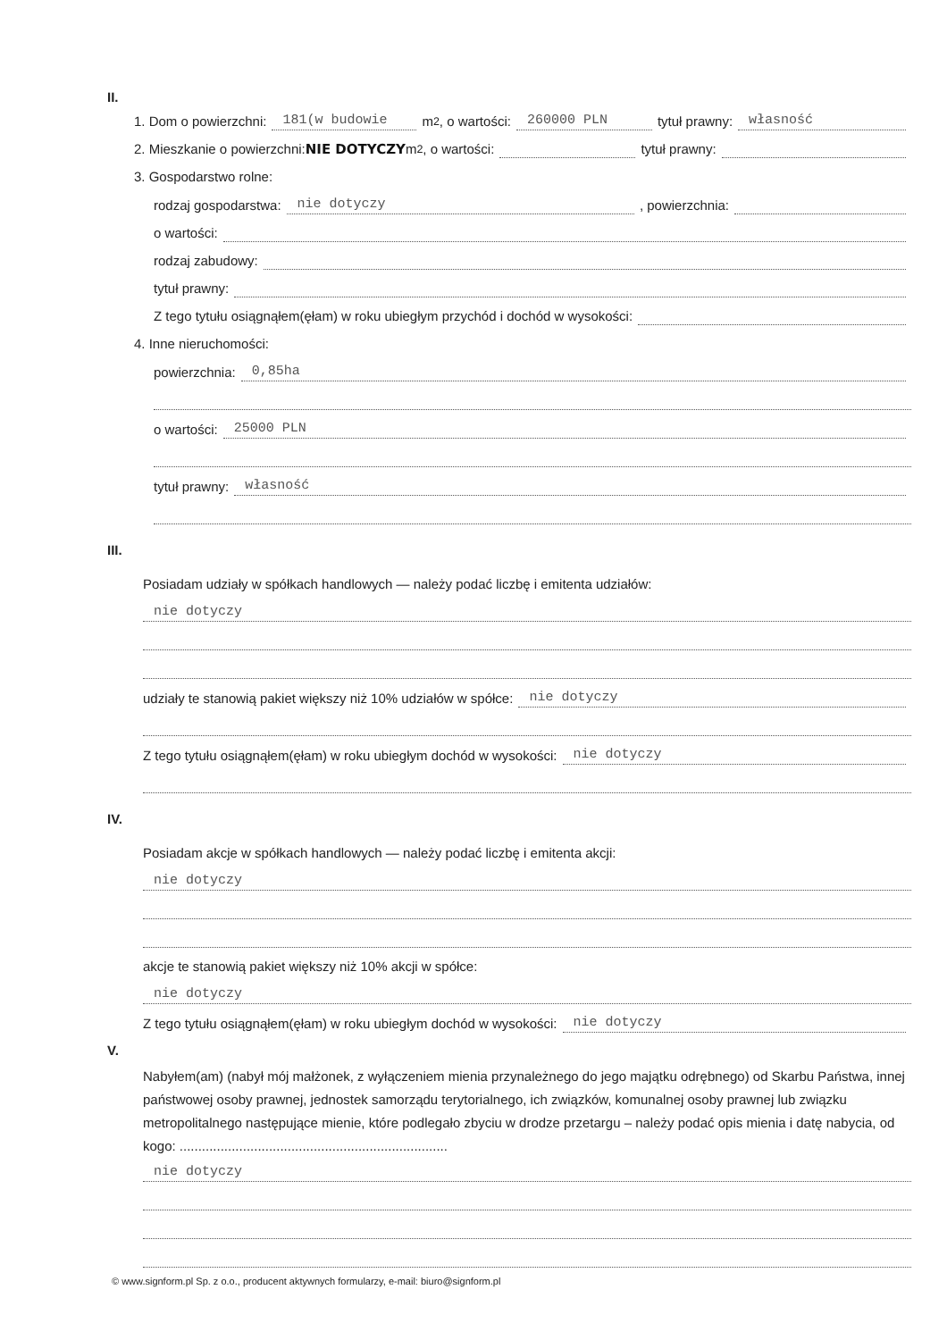II.
1. Dom o powierzchni: 181(w budowie m<sup>2</sup>, o wartości: 260000 PLN tytuł prawny: własność
2. Mieszkanie o powierzchni: NIE DOTYCZY m<sup>2</sup>, o wartości: tytuł prawny:
3. Gospodarstwo rolne:
rodzaj gospodarstwa: nie dotyczy, powierzchnia:
o wartości:
rodzaj zabudowy:
tytuł prawny:
Z tego tytułu osiągnąłem(ęłam) w roku ubiegłym przychód i dochód w wysokości:
4. Inne nieruchomości:
powierzchnia: 0,85ha
o wartości: 25000 PLN
tytuł prawny: własność
III.
Posiadam udziały w spółkach handlowych — należy podać liczbę i emitenta udziałów:
nie dotyczy
udziały te stanowią pakiet większy niż 10% udziałów w spółce: nie dotyczy
Z tego tytułu osiągnąłem(ęłam) w roku ubiegłym dochód w wysokości: nie dotyczy
IV.
Posiadam akcje w spółkach handlowych — należy podać liczbę i emitenta akcji:
nie dotyczy
akcje te stanowią pakiet większy niż 10% akcji w spółce:
nie dotyczy
Z tego tytułu osiągnąłem(ęłam) w roku ubiegłym dochód w wysokości: nie dotyczy
V.
Nabyłem(am) (nabył mój małżonek, z wyłączeniem mienia przynależnego do jego majątku odrębnego) od Skarbu Państwa, innej państwowej osoby prawnej, jednostek samorządu terytorialnego, ich związków, komunalnej osoby prawnej lub związku metropolitalnego następujące mienie, które podlegało zbyciu w drodze przetargu – należy podać opis mienia i datę nabycia, od kogo: ........................................................................
nie dotyczy
© www.signform.pl Sp. z o.o., producent aktywnych formularzy, e-mail: biuro@signform.pl